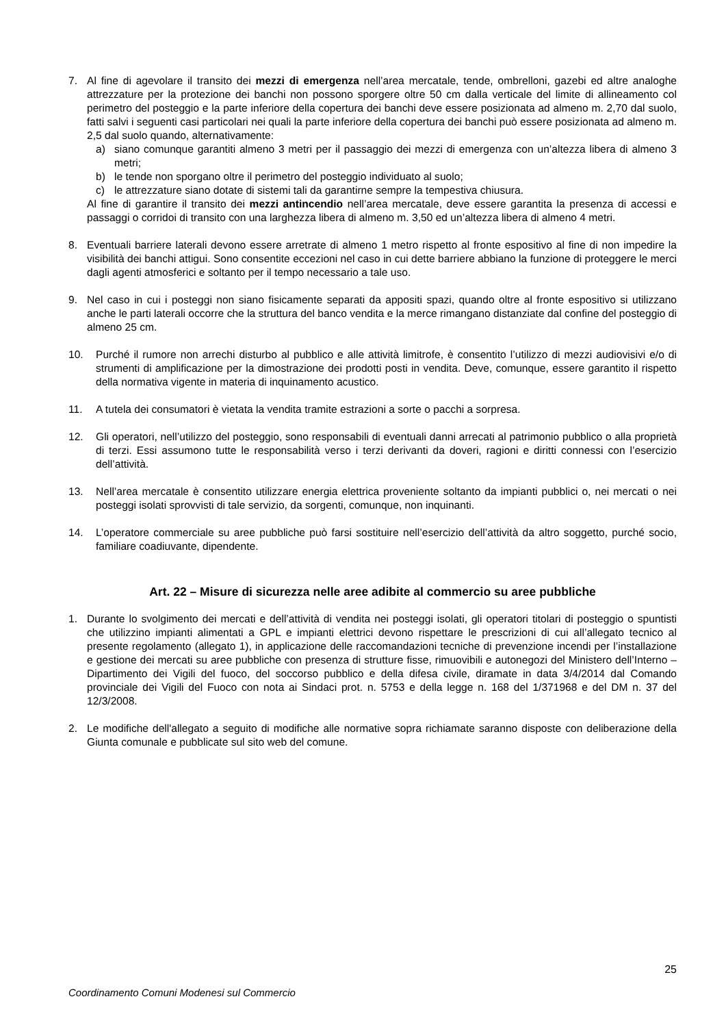7. Al fine di agevolare il transito dei mezzi di emergenza nell’area mercatale, tende, ombrelloni, gazebi ed altre analoghe attrezzature per la protezione dei banchi non possono sporgere oltre 50 cm dalla verticale del limite di allineamento col perimetro del posteggio e la parte inferiore della copertura dei banchi deve essere posizionata ad almeno m. 2,70 dal suolo, fatti salvi i seguenti casi particolari nei quali la parte inferiore della copertura dei banchi può essere posizionata ad almeno m. 2,5 dal suolo quando, alternativamente:
a) siano comunque garantiti almeno 3 metri per il passaggio dei mezzi di emergenza con un’altezza libera di almeno 3 metri;
b) le tende non sporgano oltre il perimetro del posteggio individuato al suolo;
c) le attrezzature siano dotate di sistemi tali da garantirne sempre la tempestiva chiusura.
Al fine di garantire il transito dei mezzi antincendio nell’area mercatale, deve essere garantita la presenza di accessi e passaggi o corridoi di transito con una larghezza libera di almeno m. 3,50 ed un’altezza libera di almeno 4 metri.
8. Eventuali barriere laterali devono essere arretrate di almeno 1 metro rispetto al fronte espositivo al fine di non impedire la visibilità dei banchi attigui. Sono consentite eccezioni nel caso in cui dette barriere abbiano la funzione di proteggere le merci dagli agenti atmosferici e soltanto per il tempo necessario a tale uso.
9. Nel caso in cui i posteggi non siano fisicamente separati da appositi spazi, quando oltre al fronte espositivo si utilizzano anche le parti laterali occorre che la struttura del banco vendita e la merce rimangano distanziate dal confine del posteggio di almeno 25 cm.
10. Purché il rumore non arrechi disturbo al pubblico e alle attività limitrofe, è consentito l’utilizzo di mezzi audiovisivi e/o di strumenti di amplificazione per la dimostrazione dei prodotti posti in vendita. Deve, comunque, essere garantito il rispetto della normativa vigente in materia di inquinamento acustico.
11. A tutela dei consumatori è vietata la vendita tramite estrazioni a sorte o pacchi a sorpresa.
12. Gli operatori, nell’utilizzo del posteggio, sono responsabili di eventuali danni arrecati al patrimonio pubblico o alla proprietà di terzi. Essi assumono tutte le responsabilità verso i terzi derivanti da doveri, ragioni e diritti connessi con l’esercizio dell’attività.
13. Nell’area mercatale è consentito utilizzare energia elettrica proveniente soltanto da impianti pubblici o, nei mercati o nei posteggi isolati sprovvisti di tale servizio, da sorgenti, comunque, non inquinanti.
14. L’operatore commerciale su aree pubbliche può farsi sostituire nell’esercizio dell’attività da altro soggetto, purché socio, familiare coadiuvante, dipendente.
Art. 22 – Misure di sicurezza nelle aree adibite al commercio su aree pubbliche
1. Durante lo svolgimento dei mercati e dell’attività di vendita nei posteggi isolati, gli operatori titolari di posteggio o spuntisti che utilizzino impianti alimentati a GPL e impianti elettrici devono rispettare le prescrizioni di cui all’allegato tecnico al presente regolamento (allegato 1), in applicazione delle raccomandazioni tecniche di prevenzione incendi per l’installazione e gestione dei mercati su aree pubbliche con presenza di strutture fisse, rimuovibili e autonegozi del Ministero dell’Interno – Dipartimento dei Vigili del fuoco, del soccorso pubblico e della difesa civile, diramate in data 3/4/2014 dal Comando provinciale dei Vigili del Fuoco con nota ai Sindaci prot. n. 5753 e della legge n. 168 del 1/371968 e del DM n. 37 del 12/3/2008.
2. Le modifiche dell'allegato a seguito di modifiche alle normative sopra richiamate saranno disposte con deliberazione della Giunta comunale e pubblicate sul sito web del comune.
25
Coordinamento Comuni Modenesi sul Commercio